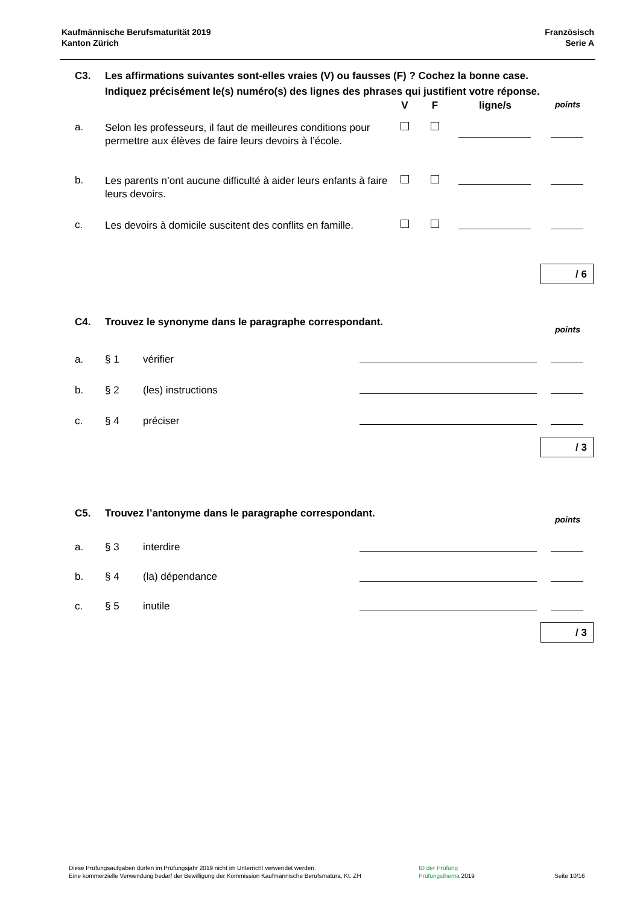Kaufmännische Berufsmaturität 2019
Kanton Zürich
Französisch
Serie A
| C3. | Les affirmations suivantes sont-elles vraies (V) ou fausses (F) ? Cochez la bonne case. Indiquez précisément le(s) numéro(s) des lignes des phrases qui justifient votre réponse. | | | | |
| | | V | F | ligne/s | points |
| a. | Selon les professeurs, il faut de meilleures conditions pour permettre aux élèves de faire leurs devoirs à l’école. | | | | |
| b. | Les parents n’ont aucune difficulté à aider leurs enfants à faire leurs devoirs. | | | | |
| c. | Les devoirs à domicile suscitent des conflits en famille. | | | | |
/ 6
| C4. | Trouvez le synonyme dans le paragraphe correspondant. | | | points |
| a. | § 1 | vérifier | | |
| b. | § 2 | (les) instructions | | |
| c. | § 4 | préciser | | |
/ 3
| C5. | Trouvez l’antonyme dans le paragraphe correspondant. | | | points |
| a. | § 3 | interdire | | |
| b. | § 4 | (la) dépendance | | |
| c. | § 5 | inutile | | |
/ 3
Diese Prüfungsaufgaben dürfen im Prüfungsjahr 2019 nicht im Unterricht verwendet werden.
Eine kommerzielle Verwendung bedarf der Bewilligung der Kommission Kaufmännische Berufsmatura, Kt. ZH
ID der Prüfung
Prüfungsthema 2019
Seite 10/16